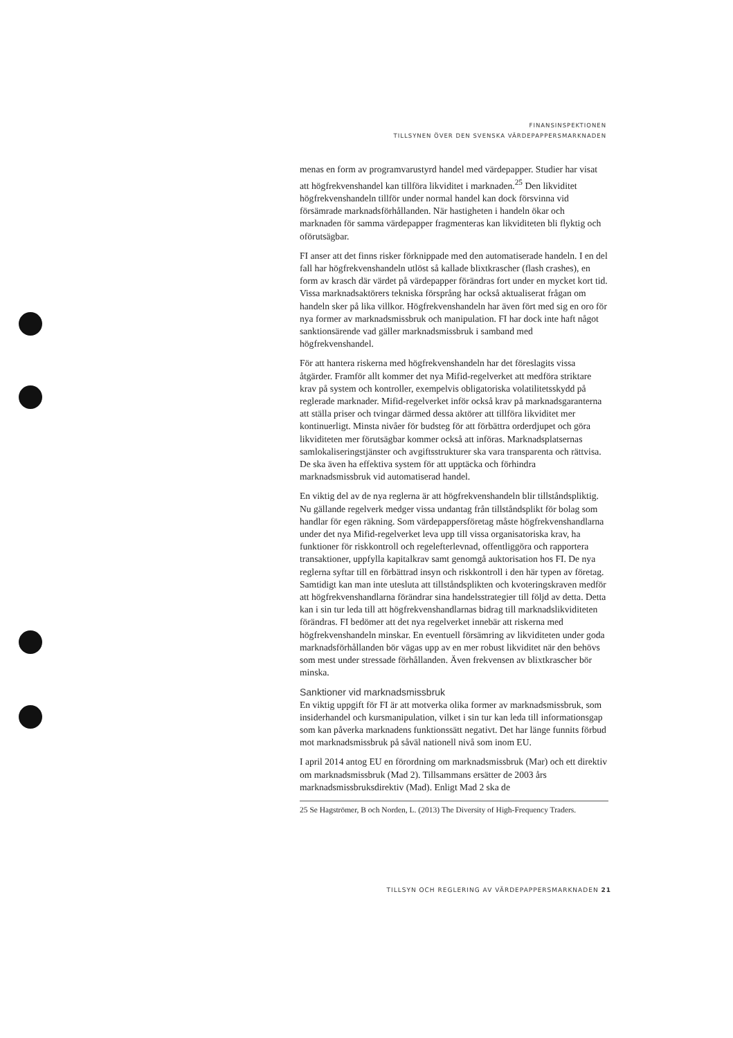FINANSINSPEKTIONEN
TILLSYNEN ÖVER DEN SVENSKA VÄRDEPAPPERSMARKNADEN
menas en form av programvarustyrd handel med värdepapper. Studier har visat att högfrekvenshandel kan tillföra likviditet i marknaden.<sup>25</sup> Den likviditet högfrekvenshandeln tillför under normal handel kan dock försvinna vid försämrade marknadsförhållanden. När hastigheten i handeln ökar och marknaden för samma värdepapper fragmenteras kan likviditeten bli flyktig och oförutsägbar.
FI anser att det finns risker förknippade med den automatiserade handeln. I en del fall har högfrekvenshandeln utlöst så kallade blixtkrascher (flash crashes), en form av krasch där värdet på värdepapper förändras fort under en mycket kort tid. Vissa marknadsaktörers tekniska försprång har också aktualiserat frågan om handeln sker på lika villkor. Högfrekvenshandeln har även fört med sig en oro för nya former av marknadsmissbruk och manipulation. FI har dock inte haft något sanktionsärende vad gäller marknadsmissbruk i samband med högfrekvenshandel.
För att hantera riskerna med högfrekvenshandeln har det föreslagits vissa åtgärder. Framför allt kommer det nya Mifid-regelverket att medföra striktare krav på system och kontroller, exempelvis obligatoriska volatilitetsskydd på reglerade marknader. Mifid-regelverket inför också krav på marknadsgaranterna att ställa priser och tvingar därmed dessa aktörer att tillföra likviditet mer kontinuerligt. Minsta nivåer för budsteg för att förbättra orderdjupet och göra likviditeten mer förutsägbar kommer också att införas. Marknadsplatsernas samlokaliseringstjänster och avgiftsstrukturer ska vara transparenta och rättvisa. De ska även ha effektiva system för att upptäcka och förhindra marknadsmissbruk vid automatiserad handel.
En viktig del av de nya reglerna är att högfrekvenshandeln blir tillståndspliktig. Nu gällande regelverk medger vissa undantag från tillståndsplikt för bolag som handlar för egen räkning. Som värdepappersföretag måste högfrekvenshandlarna under det nya Mifid-regelverket leva upp till vissa organisatoriska krav, ha funktioner för riskkontroll och regelefterlevnad, offentliggöra och rapportera transaktioner, uppfylla kapitalkrav samt genomgå auktorisation hos FI. De nya reglerna syftar till en förbättrad insyn och riskkontroll i den här typen av företag. Samtidigt kan man inte utesluta att tillståndsplikten och kvoteringskraven medför att högfrekvenshandlarna förändrar sina handelsstrategier till följd av detta. Detta kan i sin tur leda till att högfrekvenshandlarnas bidrag till marknadslikviditeten förändras. FI bedömer att det nya regelverket innebär att riskerna med högfrekvenshandeln minskar. En eventuell försämring av likviditeten under goda marknadsförhållanden bör vägas upp av en mer robust likviditet när den behövs som mest under stressade förhållanden. Även frekvensen av blixtkrascher bör minska.
Sanktioner vid marknadsmissbruk
En viktig uppgift för FI är att motverka olika former av marknadsmissbruk, som insiderhandel och kursmanipulation, vilket i sin tur kan leda till informationsgap som kan påverka marknadens funktionssätt negativt. Det har länge funnits förbud mot marknadsmissbruk på såväl nationell nivå som inom EU.
I april 2014 antog EU en förordning om marknadsmissbruk (Mar) och ett direktiv om marknadsmissbruk (Mad 2). Tillsammans ersätter de 2003 års marknadsmissbruksdirektiv (Mad). Enligt Mad 2 ska de
25 Se Hagströmer, B och Norden, L. (2013) The Diversity of High-Frequency Traders.
TILLSYN OCH REGLERING AV VÄRDEPAPPERSMARKNADEN 21